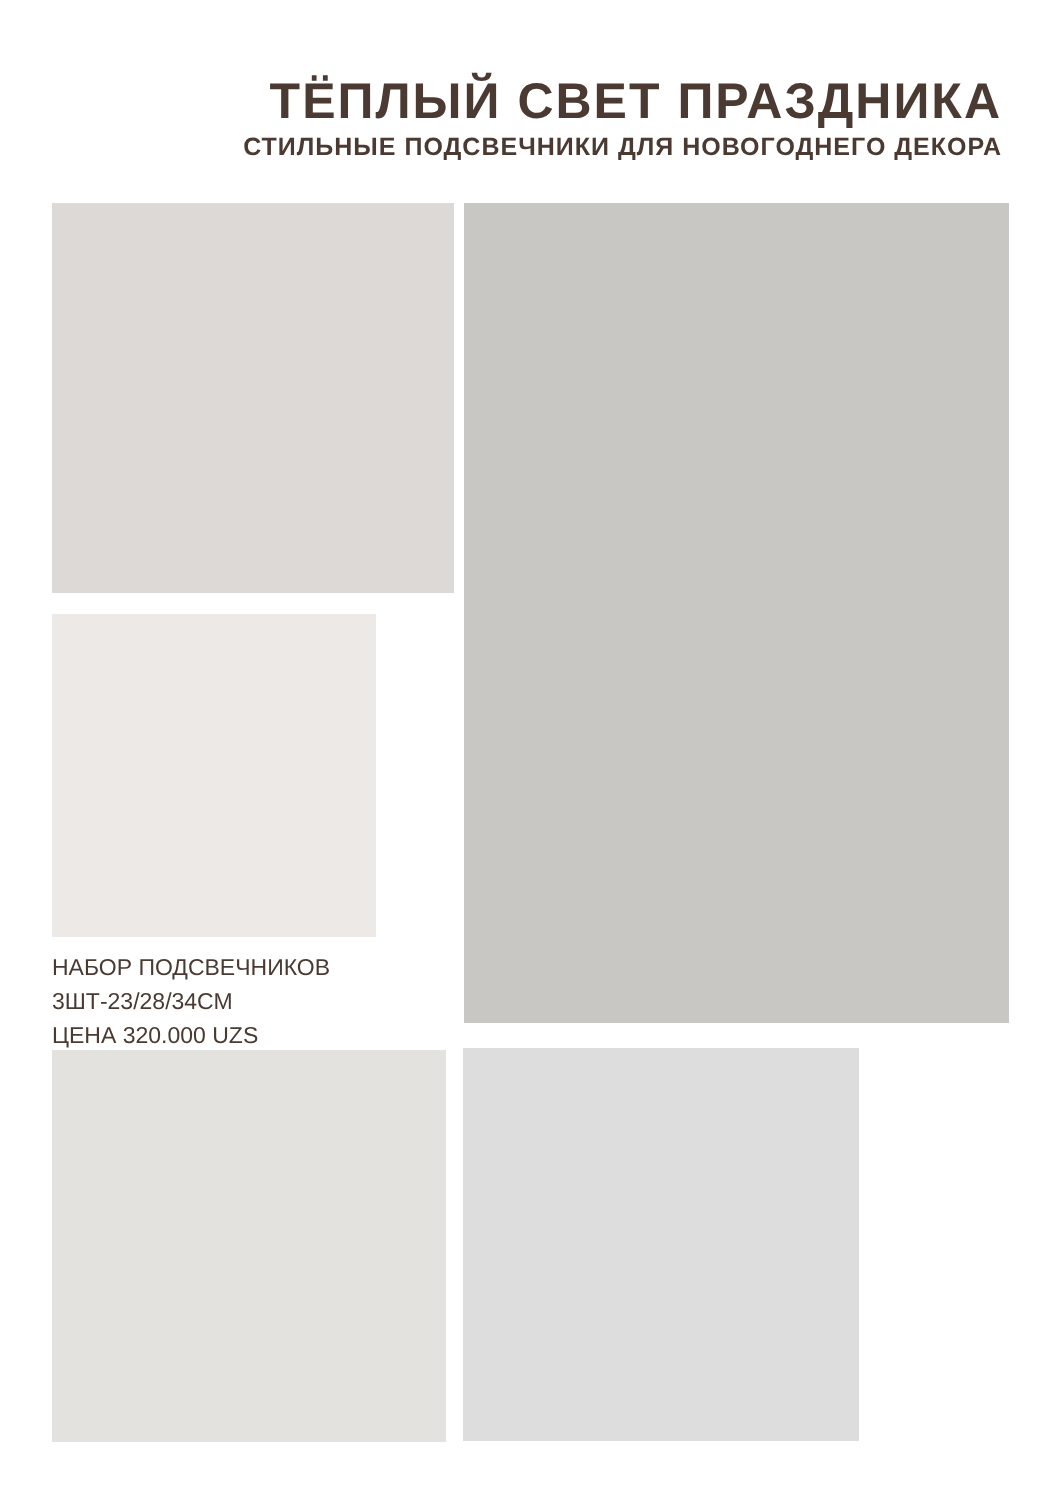ТЁПЛЫЙ СВЕТ ПРАЗДНИКА
СТИЛЬНЫЕ ПОДСВЕЧНИКИ ДЛЯ НОВОГОДНЕГО ДЕКОРА
НАБОР ПОДСВЕЧНИКОВ
3ШТ-23/28/34СМ
ЦЕНА 320.000 UZS